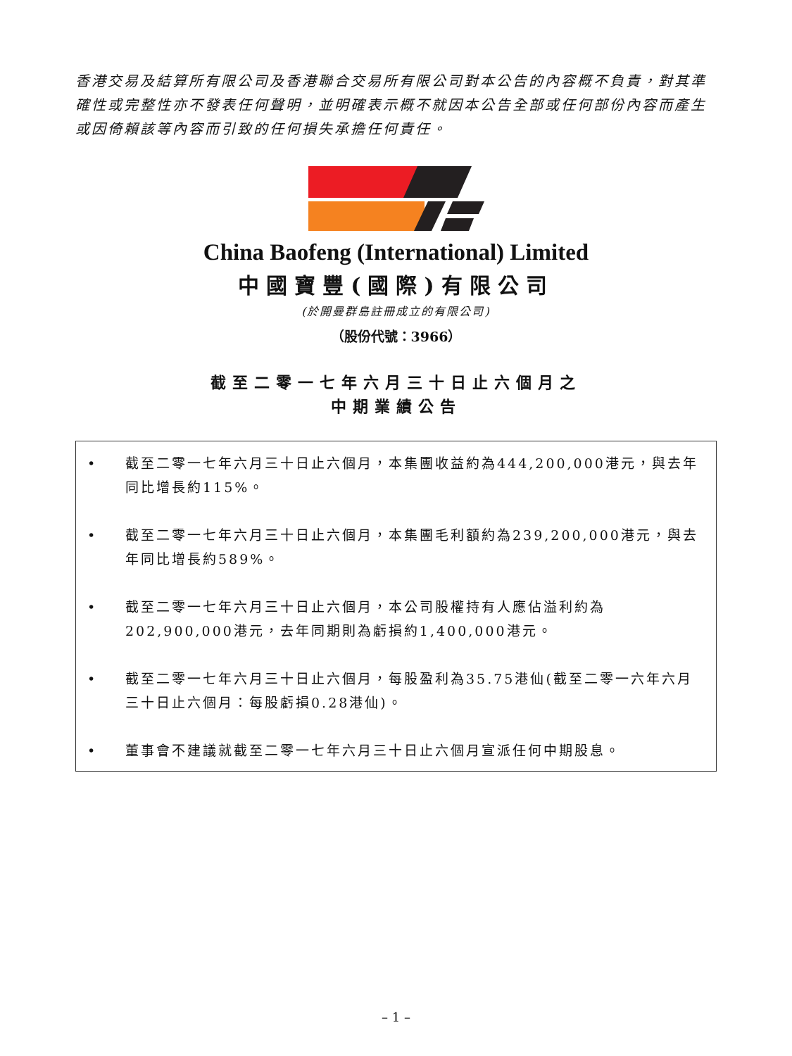香港交易及結算所有限公司及香港聯合交易所有限公司對本公告的內容概不負責，對其準確性或完整性亦不發表任何聲明，並明確表示概不就因本公告全部或任何部份內容而產生或因倚賴該等內容而引致的任何損失承擔任何責任。
China Baofeng (International) Limited
中國寶豐(國際)有限公司
(於開曼群島註冊成立的有限公司)
（股份代號：3966）
截至二零一七年六月三十日止六個月之
中期業績公告
• 截至二零一七年六月三十日止六個月，本集團收益約為444,200,000港元，與去年同比增長約115%。
• 截至二零一七年六月三十日止六個月，本集團毛利額約為239,200,000港元，與去年同比增長約589%。
• 截至二零一七年六月三十日止六個月，本公司股權持有人應佔溢利約為202,900,000港元，去年同期則為虧損約1,400,000港元。
• 截至二零一七年六月三十日止六個月，每股盈利為35.75港仙(截至二零一六年六月三十日止六個月：每股虧損0.28港仙)。
• 董事會不建議就截至二零一七年六月三十日止六個月宣派任何中期股息。
– 1 –